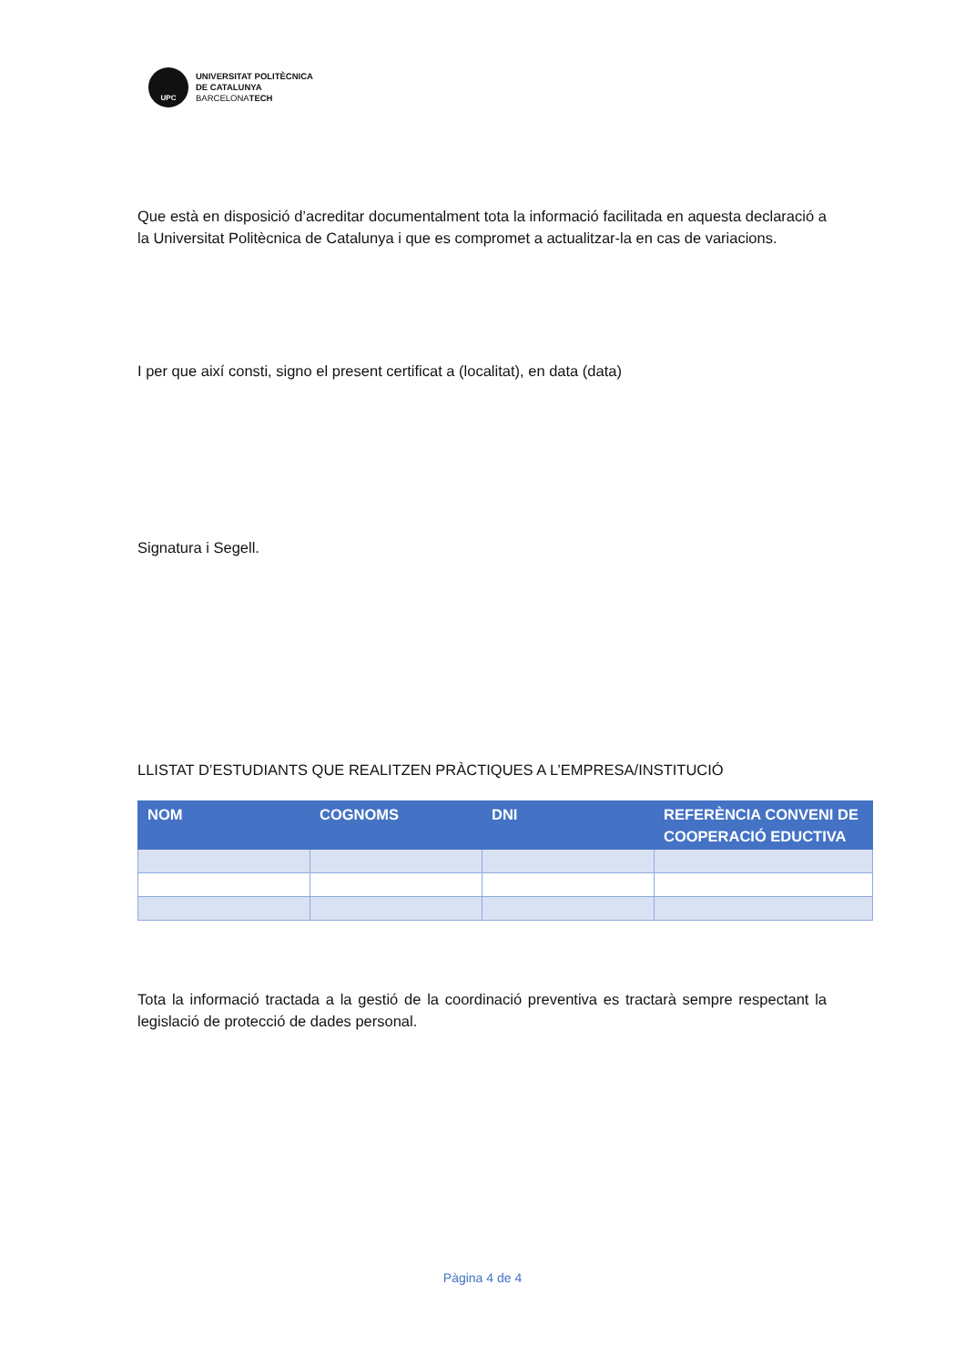UPC
UNIVERSITAT POLITÈCNICA
DE CATALUNYA
BARCELONATECH
Que està en disposició d’acreditar documentalment tota la informació facilitada en aquesta declaració a la Universitat Politècnica de Catalunya i que es compromet a actualitzar-la en cas de variacions.
I per que així consti, signo el present certificat a (localitat), en data (data)
Signatura i Segell.
LLISTAT D’ESTUDIANTS QUE REALITZEN PRÀCTIQUES A L’EMPRESA/INSTITUCIÓ
| NOM | COGNOMS | DNI | REFERÈNCIA CONVENI DE COOPERACIÓ EDUCTIVA |
| --- | --- | --- | --- |
Tota la informació tractada a la gestió de la coordinació preventiva es tractarà sempre respectant la legislació de protecció de dades personal.
Pàgina 4 de 4